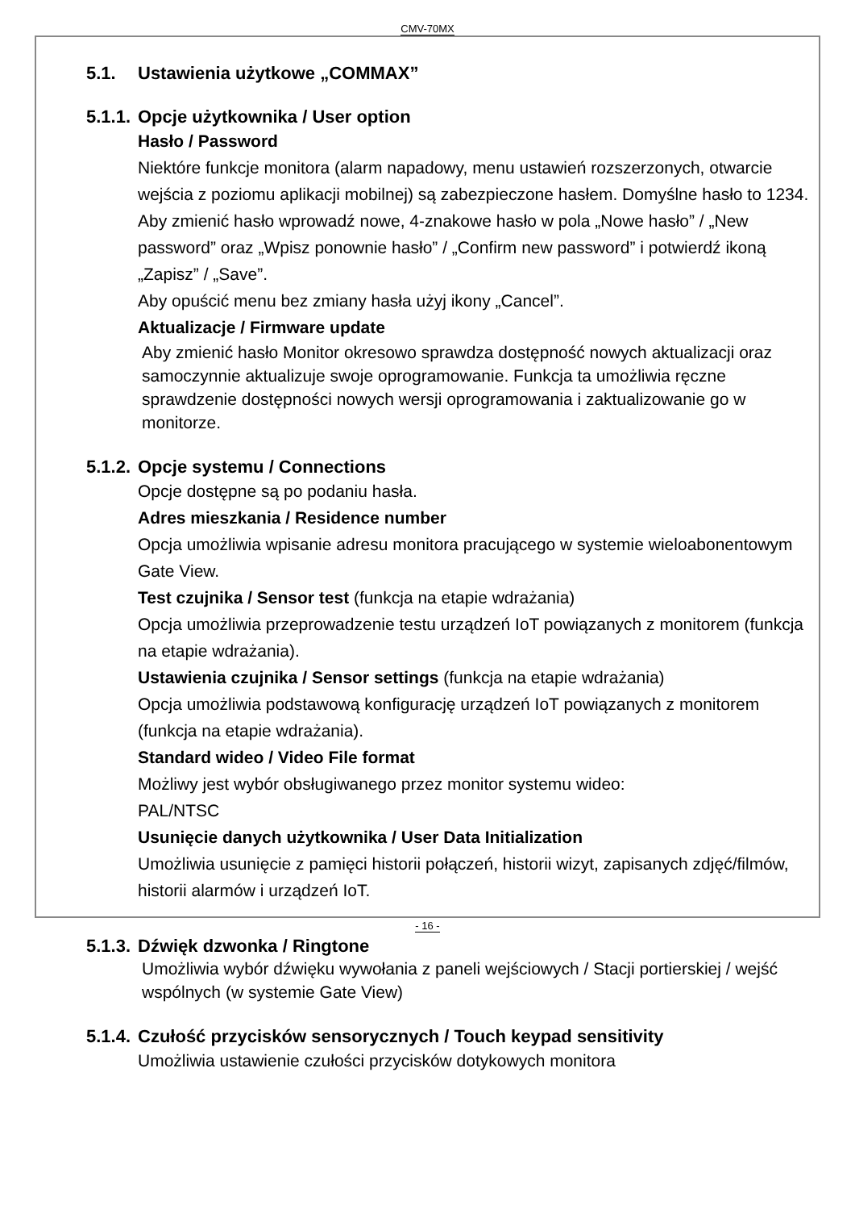CMV-70MX
5.1. Ustawienia użytkowe „COMMAX”
5.1.1. Opcje użytkownika / User option
Hasło / Password
Niektóre funkcje monitora (alarm napadowy, menu ustawień rozszerzonych, otwarcie wejścia z poziomu aplikacji mobilnej) są zabezpieczone hasłem. Domyślne hasło to 1234.
Aby zmienić hasło wprowadź nowe, 4-znakowe hasło w pola „Nowe hasło” / „New password” oraz „Wpisz ponownie hasło” / „Confirm new password” i potwierdź ikoną „Zapisz” / „Save”.
Aby opuścić menu bez zmiany hasła użyj ikony „Cancel”.
Aktualizacje / Firmware update
Aby zmienić hasło Monitor okresowo sprawdza dostępność nowych aktualizacji oraz samoczynnie aktualizuje swoje oprogramowanie. Funkcja ta umożliwia ręczne sprawdzenie dostępności nowych wersji oprogramowania i zaktualizowanie go w monitorze.
5.1.2. Opcje systemu / Connections
Opcje dostępne są po podaniu hasła.
Adres mieszkania / Residence number
Opcja umożliwia wpisanie adresu monitora pracującego w systemie wieloabonentowym Gate View.
Test czujnika / Sensor test (funkcja na etapie wdrażania)
Opcja umożliwia przeprowadzenie testu urządzeń IoT powiązanych z monitorem (funkcja na etapie wdrażania).
Ustawienia czujnika / Sensor settings (funkcja na etapie wdrażania)
Opcja umożliwia podstawową konfigurację urządzeń IoT powiązanych z monitorem (funkcja na etapie wdrażania).
Standard wideo / Video File format
Możliwy jest wybór obsługiwanego przez monitor systemu wideo:
PAL/NTSC
Usunięcie danych użytkownika / User Data Initialization
Umożliwia usunięcie z pamięci historii połączeń, historii wizyt, zapisanych zdjęć/filmów, historii alarmów i urządzeń IoT.
5.1.3. Dźwięk dzwonka / Ringtone
Umożliwia wybór dźwięku wywołania z paneli wejściowych / Stacji portierskiej / wejść wspólnych (w systemie Gate View)
5.1.4. Czułość przycisków sensorycznych / Touch keypad sensitivity
Umożliwia ustawienie czułości przycisków dotykowych monitora
- 16 -